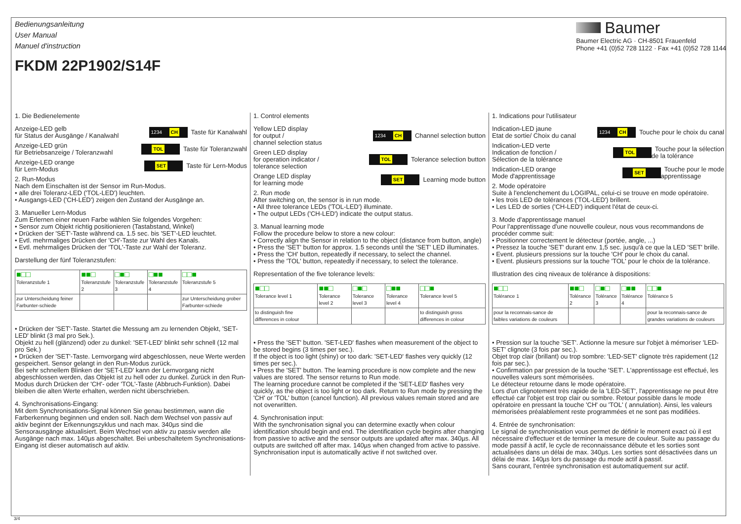Bedienungsanleitung
User Manual
Manuel d'instruction
FKDM 22P1902/S14F
Baumer
Baumer Electric AG · CH-8501 Frauenfeld
Phone +41 (0)52 728 1122 · Fax +41 (0)52 728 1144
1. Die Bedienelemente
Anzeige-LED gelb
für Status der Ausgänge / Kanalwahl 1234 CH Taste für Kanalwahl
Anzeige-LED grün
für Betriebsanzeige / Toleranzwahl TOL Taste für Toleranzwahl
Anzeige-LED orange
für Lern-Modus SET Taste für Lern-Modus
2. Run-Modus
Nach dem Einschalten ist der Sensor im Run-Modus.
• alle drei Toleranz-LED ('TOL-LED') leuchten.
• Ausgangs-LED ('CH-LED') zeigen den Zustand der Ausgänge an.
3. Manueller Lern-Modus
Zum Erlernen einer neuen Farbe wählen Sie folgendes Vorgehen:
• Sensor zum Objekt richtig positionieren (Tastabstand, Winkel)
• Drücken der 'SET'-Taste während ca. 1.5 sec. bis 'SET'-LED leuchtet.
• Evtl. mehrmaliges Drücken der 'CH'-Taste zur Wahl des Kanals.
• Evtl. mehrmaliges Drücken der 'TOL'-Taste zur Wahl der Toleranz.
Darstellung der fünf Toleranzstufen:
| ■□□ Toleranzstufe 1 | ■■□ Toleranzstufe 2 | □■□ Toleranzstufe 3 | □■■ Toleranzstufe 4 | □□■ Toleranzstufe 5 |
| --- | --- | --- | --- | --- |
| zur Unterscheidung feiner Farbunter-schiede | | | | zur Unterscheidung grober Farbunter-schiede |
• Drücken der 'SET'-Taste. Startet die Messung am zu lernenden Objekt, 'SET-LED' blinkt (3 mal pro Sek.).
Objekt zu hell (glänzend) oder zu dunkel: 'SET-LED' blinkt sehr schnell (12 mal pro Sek.)
• Drücken der 'SET'-Taste. Lernvorgang wird abgeschlossen, neue Werte werden gespeichert. Sensor gelangt in den Run-Modus zurück.
Bei sehr schnellem Blinken der 'SET-LED' kann der Lernvorgang nicht abgeschlossen werden, das Objekt ist zu hell oder zu dunkel. Zurück in den Run-Modus durch Drücken der 'CH'- oder 'TOL'-Taste (Abbruch-Funktion). Dabei bleiben die alten Werte erhalten, werden nicht überschrieben.
4. Synchronisations-Eingang:
Mit dem Synchronisations-Signal können Sie genau bestimmen, wann die Farberkennung beginnen und enden soll. Nach dem Wechsel von passiv auf aktiv beginnt der Erkennungszyklus und nach max. 340µs sind die Sensorausgänge aktualisiert. Beim Wechsel von aktiv zu passiv werden alle Ausgänge nach max. 140µs abgeschaltet. Bei unbeschaltetem Synchronisations-Eingang ist dieser automatisch auf aktiv.
1. Control elements
Yellow LED display
for output /
channel selection status 1234 CH Channel selection button
Green LED display
for operation indicator /
tolerance selection TOL Tolerance selection button
Orange LED display
for learning mode SET Learning mode button
2. Run mode
After switching on, the sensor is in run mode.
• All three tolerance LEDs ('TOL-LED') illuminate.
• The output LEDs ('CH-LED') indicate the output status.
3. Manual learning mode
Follow the procedure below to store a new colour:
• Correctly align the Sensor in relation to the object (distance from button, angle)
• Press the 'SET' button for approx. 1.5 seconds until the 'SET' LED illuminates.
• Press the 'CH' button, repeatedly if necessary, to select the channel.
• Press the 'TOL' button, repeatedly if necessary, to select the tolerance.
Representation of the five tolerance levels:
| ■□□ Tolerance level 1 | ■■□ Tolerance level 2 | □■□ Tolerance level 3 | □■■ Tolerance level 4 | □□■ Tolerance level 5 |
| --- | --- | --- | --- | --- |
| to distinguish fine differences in colour | | | | to distinguish gross differences in colour |
• Press the 'SET' button. 'SET-LED' flashes when measurement of the object to be stored begins (3 times per sec.).
If the object is too light (shiny) or too dark: 'SET-LED' flashes very quickly (12 times per sec.).
• Press the 'SET' button. The learning procedure is now complete and the new values are stored. The sensor returns to Run mode.
The learning procedure cannot be completed if the 'SET-LED' flashes very quickly, as the object is too light or too dark. Return to Run mode by pressing the 'CH' or 'TOL' button (cancel function). All previous values remain stored and are not overwritten.
4. Synchronisation input:
With the synchronisation signal you can determine exactly when colour identification should begin and end. The identification cycle begins after changing from passive to active and the sensor outputs are updated after max. 340µs. All outputs are switched off after max. 140µs when changed from active to passive.
Synchronisation input is automatically active if not switched over.
1. Indications pour l'utilisateur
Indication-LED jaune
Etat de sortie/ Choix du canal 1234 CH Touche pour le choix du canal
Indication-LED verte
Indication de fonction /
Sélection de la tolérance TOL Touche pour la sélection
de la tolérance
Indication-LED orange
Mode d'apprentissage SET Touche pour le mode
apprentissage
2. Mode opératoire
Suite à l'enclenchement du LOGIPAL, celui-ci se trouve en mode opératoire.
• les trois LED de tolérances ('TOL-LED') brillent.
• Les LED de sorties ('CH-LED') indiquent l'état de ceux-ci.
3. Mode d'apprentissage manuel
Pour l'apprentissage d'une nouvelle couleur, nous vous recommandons de procéder comme suit:
• Positionner correctement le détecteur (portée, angle, ...)
• Pressez la touche 'SET' durant env. 1,5 sec. jusqu'à ce que la LED 'SET' brille.
• Event. plusieurs pressions sur la touche 'CH' pour le choix du canal.
• Event. plusieurs pressions sur la touche 'TOL' pour le choix de la tolérance.
Illustration des cinq niveaux de tolérance à dispositions:
| ■□□ Tolérance 1 | ■■□ Tolérance 2 | □■□ Tolérance 3 | □■■ Tolérance 4 | □□■ Tolérance 5 |
| --- | --- | --- | --- | --- |
| pour la reconnais-sance de faibles variations de couleurs | | | | pour la reconnais-sance de grandes variations de couleurs |
• Pression sur la touche 'SET'. Actionne la mesure sur l'objet à mémoriser 'LED-SET' clignote (3 fois par sec.).
Objet trop clair (brillant) ou trop sombre: 'LED-SET' clignote très rapidement (12 fois par sec.).
• Confirmation par pression de la touche 'SET'. L'apprentissage est effectué, les nouvelles valeurs sont mémorisées.
Le détecteur retourne dans le mode opératoire.
Lors d'un clignotement très rapide de la 'LED-SET', l'apprentissage ne peut être effectué car l'objet est trop clair ou sombre. Retour possible dans le mode opératoire en pressant la touche 'CH' ou 'TOL' ( annulation). Ainsi, les valeurs mémorisées préalablement reste programmées et ne sont pas modifiées.
4. Entrée de synchronisation:
Le signal de synchronisation vous permet de définir le moment exact où il est nécessaire d'effectuer et de terminer la mesure de couleur. Suite au passage du mode passif à actif, le cycle de reconnaissance débute et les sorties sont actualisées dans un délai de max. 340µs. Les sorties sont désactivées dans un délai de max. 140µs lors du passage du mode actif à passif.
Sans courant, l'entrée synchronisation est automatiquement sur actif.
3/4